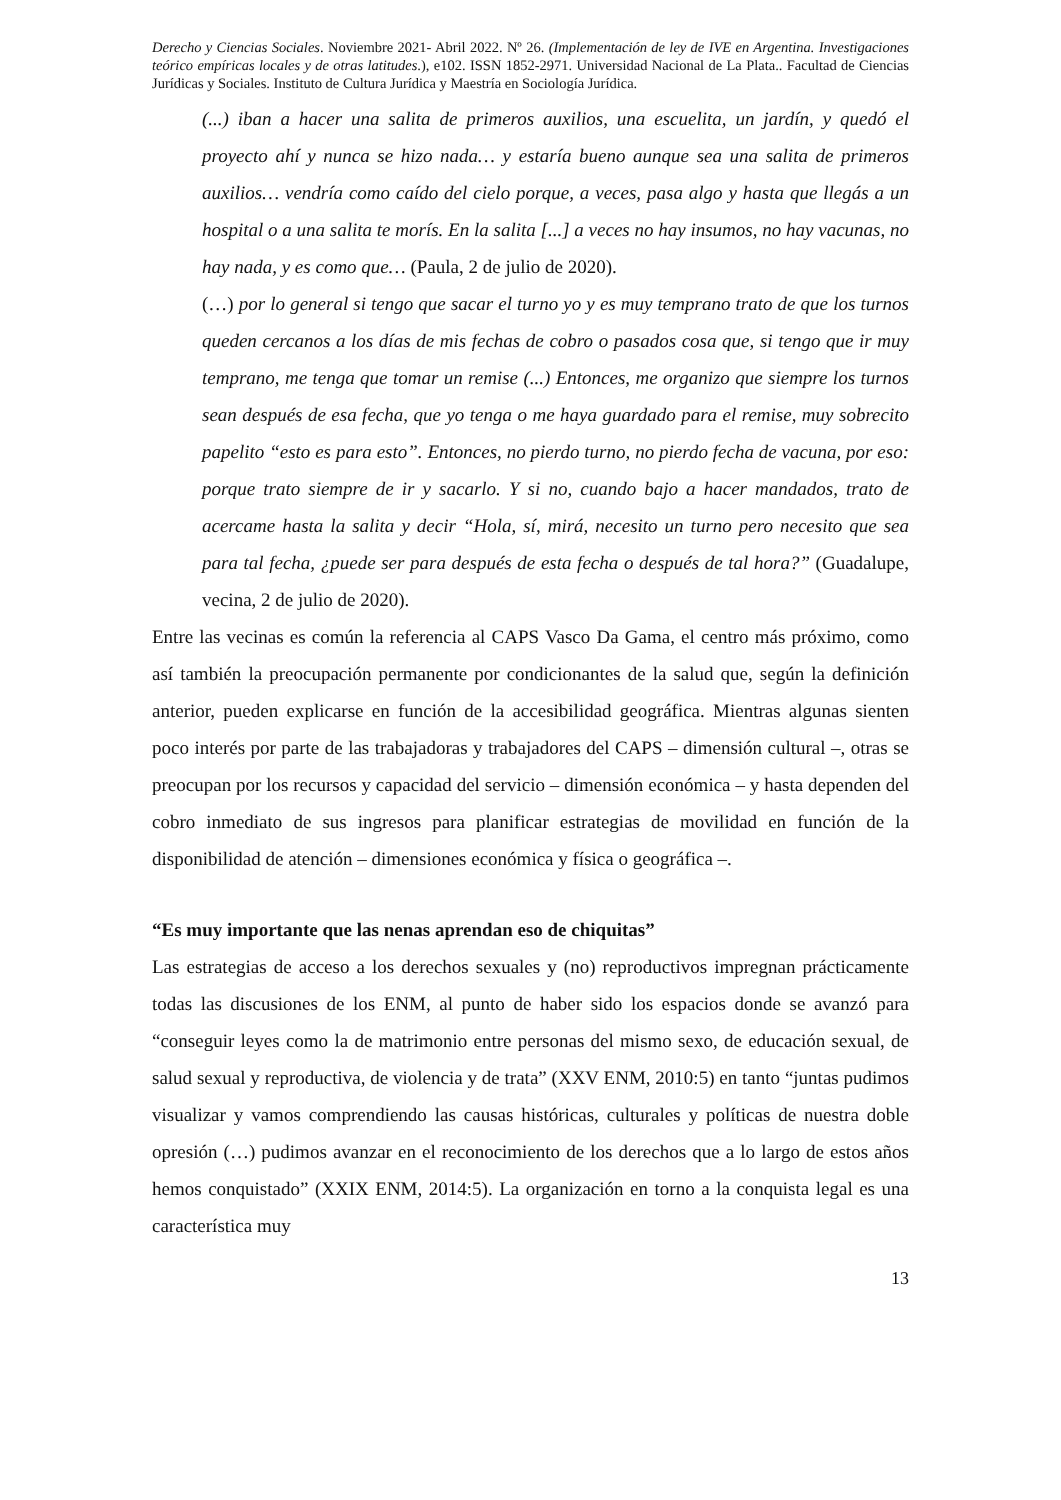Derecho y Ciencias Sociales. Noviembre 2021- Abril 2022. Nº 26. (Implementación de ley de IVE en Argentina. Investigaciones teórico empíricas locales y de otras latitudes.), e102. ISSN 1852-2971. Universidad Nacional de La Plata.. Facultad de Ciencias Jurídicas y Sociales. Instituto de Cultura Jurídica y Maestría en Sociología Jurídica.
(...) iban a hacer una salita de primeros auxilios, una escuelita, un jardín, y quedó el proyecto ahí y nunca se hizo nada… y estaría bueno aunque sea una salita de primeros auxilios… vendría como caído del cielo porque, a veces, pasa algo y hasta que llegás a un hospital o a una salita te morís. En la salita [...] a veces no hay insumos, no hay vacunas, no hay nada, y es como que… (Paula, 2 de julio de 2020).
(…) por lo general si tengo que sacar el turno yo y es muy temprano trato de que los turnos queden cercanos a los días de mis fechas de cobro o pasados cosa que, si tengo que ir muy temprano, me tenga que tomar un remise (...) Entonces, me organizo que siempre los turnos sean después de esa fecha, que yo tenga o me haya guardado para el remise, muy sobrecito papelito “esto es para esto”. Entonces, no pierdo turno, no pierdo fecha de vacuna, por eso: porque trato siempre de ir y sacarlo. Y si no, cuando bajo a hacer mandados, trato de acercame hasta la salita y decir “Hola, sí, mirá, necesito un turno pero necesito que sea para tal fecha, ¿puede ser para después de esta fecha o después de tal hora?” (Guadalupe, vecina, 2 de julio de 2020).
Entre las vecinas es común la referencia al CAPS Vasco Da Gama, el centro más próximo, como así también la preocupación permanente por condicionantes de la salud que, según la definición anterior, pueden explicarse en función de la accesibilidad geográfica. Mientras algunas sienten poco interés por parte de las trabajadoras y trabajadores del CAPS – dimensión cultural –, otras se preocupan por los recursos y capacidad del servicio – dimensión económica – y hasta dependen del cobro inmediato de sus ingresos para planificar estrategias de movilidad en función de la disponibilidad de atención – dimensiones económica y física o geográfica –.
“Es muy importante que las nenas aprendan eso de chiquitas”
Las estrategias de acceso a los derechos sexuales y (no) reproductivos impregnan prácticamente todas las discusiones de los ENM, al punto de haber sido los espacios donde se avanzó para “conseguir leyes como la de matrimonio entre personas del mismo sexo, de educación sexual, de salud sexual y reproductiva, de violencia y de trata” (XXV ENM, 2010:5) en tanto “juntas pudimos visualizar y vamos comprendiendo las causas históricas, culturales y políticas de nuestra doble opresión (…) pudimos avanzar en el reconocimiento de los derechos que a lo largo de estos años hemos conquistado” (XXIX ENM, 2014:5). La organización en torno a la conquista legal es una característica muy
13